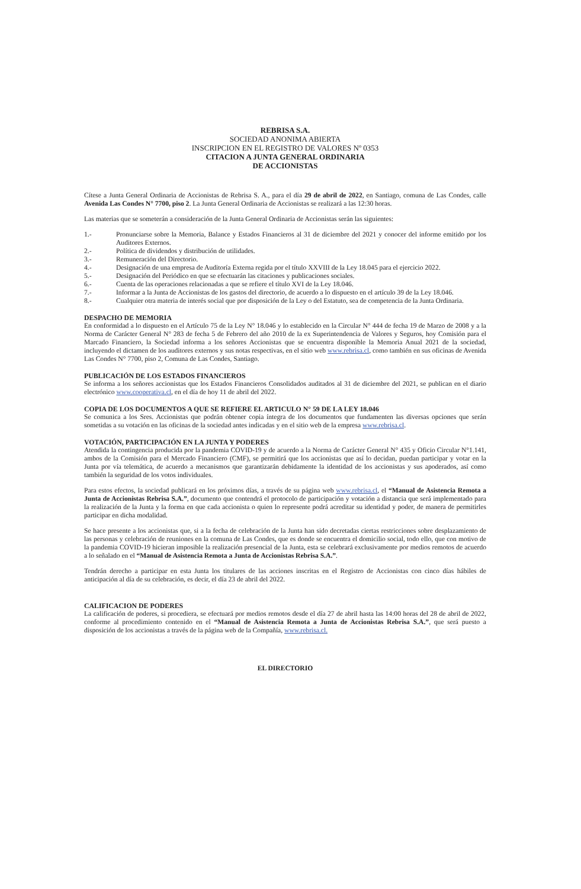REBRISA S.A.
SOCIEDAD ANONIMA ABIERTA
INSCRIPCION EN EL REGISTRO DE VALORES Nº 0353
CITACION A JUNTA GENERAL ORDINARIA
DE ACCIONISTAS
Cítese a Junta General Ordinaria de Accionistas de Rebrisa S. A., para el día 29 de abril de 2022, en Santiago, comuna de Las Condes, calle Avenida Las Condes N° 7700, piso 2. La Junta General Ordinaria de Accionistas se realizará a las 12:30 horas.
Las materias que se someterán a consideración de la Junta General Ordinaria de Accionistas serán las siguientes:
1.- Pronunciarse sobre la Memoria, Balance y Estados Financieros al 31 de diciembre del 2021 y conocer del informe emitido por los Auditores Externos.
2.- Política de dividendos y distribución de utilidades.
3.- Remuneración del Directorio.
4.- Designación de una empresa de Auditoría Externa regida por el título XXVIII de la Ley 18.045 para el ejercicio 2022.
5.- Designación del Periódico en que se efectuarán las citaciones y publicaciones sociales.
6.- Cuenta de las operaciones relacionadas a que se refiere el título XVI de la Ley 18.046.
7.- Informar a la Junta de Accionistas de los gastos del directorio, de acuerdo a lo dispuesto en el artículo 39 de la Ley 18.046.
8.- Cualquier otra materia de interés social que por disposición de la Ley o del Estatuto, sea de competencia de la Junta Ordinaria.
DESPACHO DE MEMORIA
En conformidad a lo dispuesto en el Artículo 75 de la Ley N° 18.046 y lo establecido en la Circular N° 444 de fecha 19 de Marzo de 2008 y a la Norma de Carácter General N° 283 de fecha 5 de Febrero del año 2010 de la ex Superintendencia de Valores y Seguros, hoy Comisión para el Marcado Financiero, la Sociedad informa a los señores Accionistas que se encuentra disponible la Memoria Anual 2021 de la sociedad, incluyendo el dictamen de los auditores externos y sus notas respectivas, en el sitio web www.rebrisa.cl, como también en sus oficinas de Avenida Las Condes N° 7700, piso 2, Comuna de Las Condes, Santiago.
PUBLICACIÓN DE LOS ESTADOS FINANCIEROS
Se informa a los señores accionistas que los Estados Financieros Consolidados auditados al 31 de diciembre del 2021, se publican en el diario electrónico www.cooperativa.cl, en el día de hoy 11 de abril del 2022.
COPIA DE LOS DOCUMENTOS A QUE SE REFIERE EL ARTICULO N° 59 DE LA LEY 18.046
Se comunica a los Sres. Accionistas que podrán obtener copia íntegra de los documentos que fundamenten las diversas opciones que serán sometidas a su votación en las oficinas de la sociedad antes indicadas y en el sitio web de la empresa www.rebrisa.cl.
VOTACIÓN, PARTICIPACIÓN EN LA JUNTA Y PODERES
Atendida la contingencia producida por la pandemia COVID-19 y de acuerdo a la Norma de Carácter General N° 435 y Oficio Circular N°1.141, ambos de la Comisión para el Mercado Financiero (CMF), se permitirá que los accionistas que así lo decidan, puedan participar y votar en la Junta por vía telemática, de acuerdo a mecanismos que garantizarán debidamente la identidad de los accionistas y sus apoderados, así como también la seguridad de los votos individuales.
Para estos efectos, la sociedad publicará en los próximos días, a través de su página web www.rebrisa.cl, el “Manual de Asistencia Remota a Junta de Accionistas Rebrisa S.A.”, documento que contendrá el protocolo de participación y votación a distancia que será implementado para la realización de la Junta y la forma en que cada accionista o quien lo represente podrá acreditar su identidad y poder, de manera de permitirles participar en dicha modalidad.
Se hace presente a los accionistas que, si a la fecha de celebración de la Junta han sido decretadas ciertas restricciones sobre desplazamiento de las personas y celebración de reuniones en la comuna de Las Condes, que es donde se encuentra el domicilio social, todo ello, que con motivo de la pandemia COVID-19 hicieran imposible la realización presencial de la Junta, esta se celebrará exclusivamente por medios remotos de acuerdo a lo señalado en el “Manual de Asistencia Remota a Junta de Accionistas Rebrisa S.A.”.
Tendrán derecho a participar en esta Junta los titulares de las acciones inscritas en el Registro de Accionistas con cinco días hábiles de anticipación al día de su celebración, es decir, el día 23 de abril del 2022.
CALIFICACION DE PODERES
La calificación de poderes, si procediera, se efectuará por medios remotos desde el día 27 de abril hasta las 14:00 horas del 28 de abril de 2022, conforme al procedimiento contenido en el “Manual de Asistencia Remota a Junta de Accionistas Rebrisa S.A.”, que será puesto a disposición de los accionistas a través de la página web de la Compañía, www.rebrisa.cl.
EL DIRECTORIO